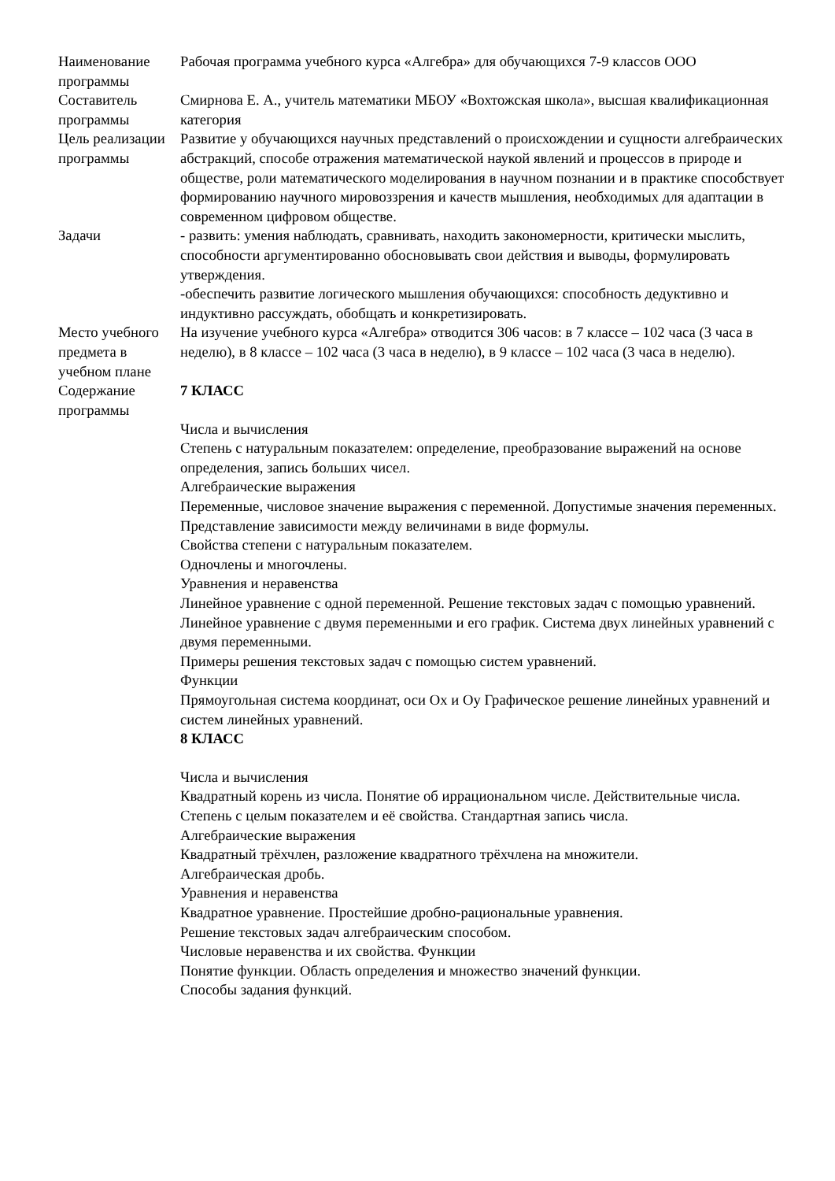| Наименование программы | Рабочая программа учебного курса «Алгебра» для обучающихся 7-9 классов ООО |
| Составитель программы | Смирнова Е. А., учитель математики МБОУ «Вохтожская школа», высшая квалификационная категория |
| Цель реализации программы | Развитие у обучающихся научных представлений о происхождении и сущности алгебраических абстракций, способе отражения математической наукой явлений и процессов в природе и обществе, роли математического моделирования в научном познании и в практике способствует формированию научного мировоззрения и качеств мышления, необходимых для адаптации в современном цифровом обществе. |
| Задачи | - развить: умения наблюдать, сравнивать, находить закономерности, критически мыслить, способности аргументированно обосновывать свои действия и выводы, формулировать утверждения. -обеспечить развитие логического мышления обучающихся: способность дедуктивно и индуктивно рассуждать, обобщать и конкретизировать. |
| Место учебного предмета в учебном плане | На изучение учебного курса «Алгебра» отводится 306 часов: в 7 классе – 102 часа (3 часа в неделю), в 8 классе – 102 часа (3 часа в неделю), в 9 классе – 102 часа (3 часа в неделю). |
| Содержание программы | 7 КЛАСС Числа и вычисления Степень с натуральным показателем: определение, преобразование выражений на основе определения, запись больших чисел. Алгебраические выражения Переменные, числовое значение выражения с переменной. Допустимые значения переменных. Представление зависимости между величинами в виде формулы. Свойства степени с натуральным показателем. Одночлены и многочлены. Уравнения и неравенства Линейное уравнение с одной переменной. Решение текстовых задач с помощью уравнений. Линейное уравнение с двумя переменными и его график. Система двух линейных уравнений с двумя переменными. Примеры решения текстовых задач с помощью систем уравнений. Функции Прямоугольная система координат, оси Ox и Oy Графическое решение линейных уравнений и систем линейных уравнений. 8 КЛАСС Числа и вычисления Квадратный корень из числа. Понятие об иррациональном числе. Действительные числа. Степень с целым показателем и её свойства. Стандартная запись числа. Алгебраические выражения Квадратный трёхчлен, разложение квадратного трёхчлена на множители. Алгебраическая дробь. Уравнения и неравенства Квадратное уравнение. Простейшие дробно-рациональные уравнения. Решение текстовых задач алгебраическим способом. Числовые неравенства и их свойства. Функции Понятие функции. Область определения и множество значений функции. Способы задания функций. |